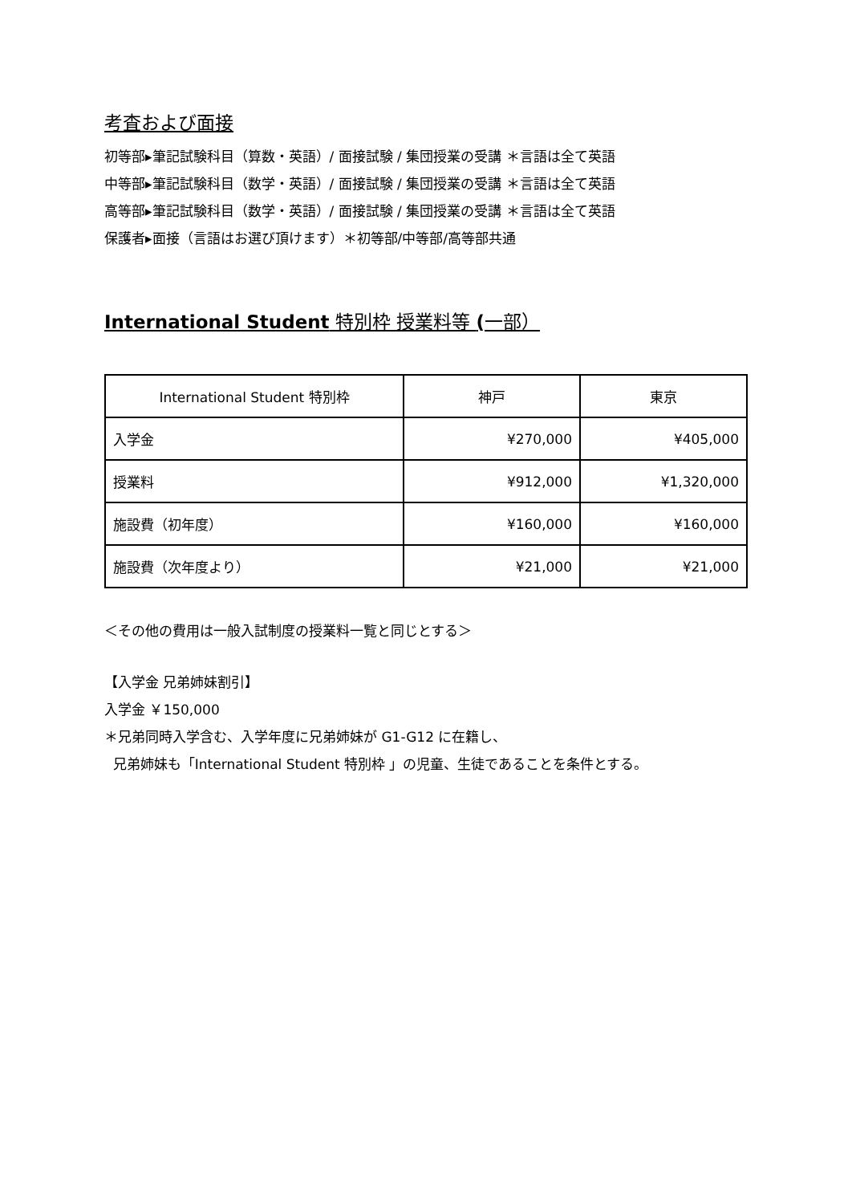考査および面接
初等部▸筆記試験科目（算数・英語）/ 面接試験 / 集団授業の受講 ＊言語は全て英語
中等部▸筆記試験科目（数学・英語）/ 面接試験 / 集団授業の受講 ＊言語は全て英語
高等部▸筆記試験科目（数学・英語）/ 面接試験 / 集団授業の受講 ＊言語は全て英語
保護者▸面接（言語はお選び頂けます）＊初等部/中等部/高等部共通
International Student 特別枠 授業料等 (一部）
| International Student 特別枠 | 神戸 | 東京 |
| 入学金 | ¥270,000 | ¥405,000 |
| 授業料 | ¥912,000 | ¥1,320,000 |
| 施設費（初年度） | ¥160,000 | ¥160,000 |
| 施設費（次年度より） | ¥21,000 | ¥21,000 |
＜その他の費用は一般入試制度の授業料一覧と同じとする＞
【入学金 兄弟姉妹割引】
入学金 ￥150,000
＊兄弟同時入学含む、入学年度に兄弟姉妹が G1-G12 に在籍し、
兄弟姉妹も「International Student 特別枠 」の児童、生徒であることを条件とする。